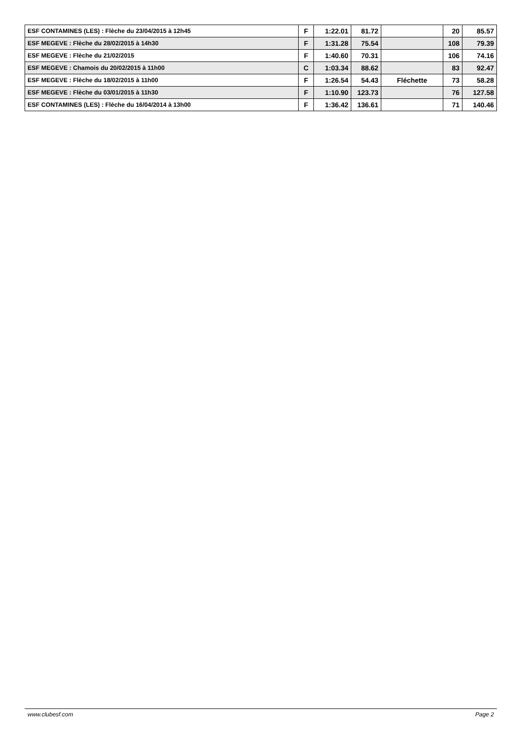| ESF CONTAMINES (LES) : Flèche du 23/04/2015 à 12h45 | F | 1:22.01 | 81.72 | | 20 | 85.57 |
| ESF MEGEVE : Flèche du 28/02/2015 à 14h30 | F | 1:31.28 | 75.54 | | 108 | 79.39 |
| ESF MEGEVE : Flèche du 21/02/2015 | F | 1:40.60 | 70.31 | | 106 | 74.16 |
| ESF MEGEVE : Chamois du 20/02/2015 à 11h00 | C | 1:03.34 | 88.62 | | 83 | 92.47 |
| ESF MEGEVE : Flèche du 18/02/2015 à 11h00 | F | 1:26.54 | 54.43 | Fléchette | 73 | 58.28 |
| ESF MEGEVE : Flèche du 03/01/2015 à 11h30 | F | 1:10.90 | 123.73 | | 76 | 127.58 |
| ESF CONTAMINES (LES) : Flèche du 16/04/2014 à 13h00 | F | 1:36.42 | 136.61 | | 71 | 140.46 |
www.clubesf.com Page 2